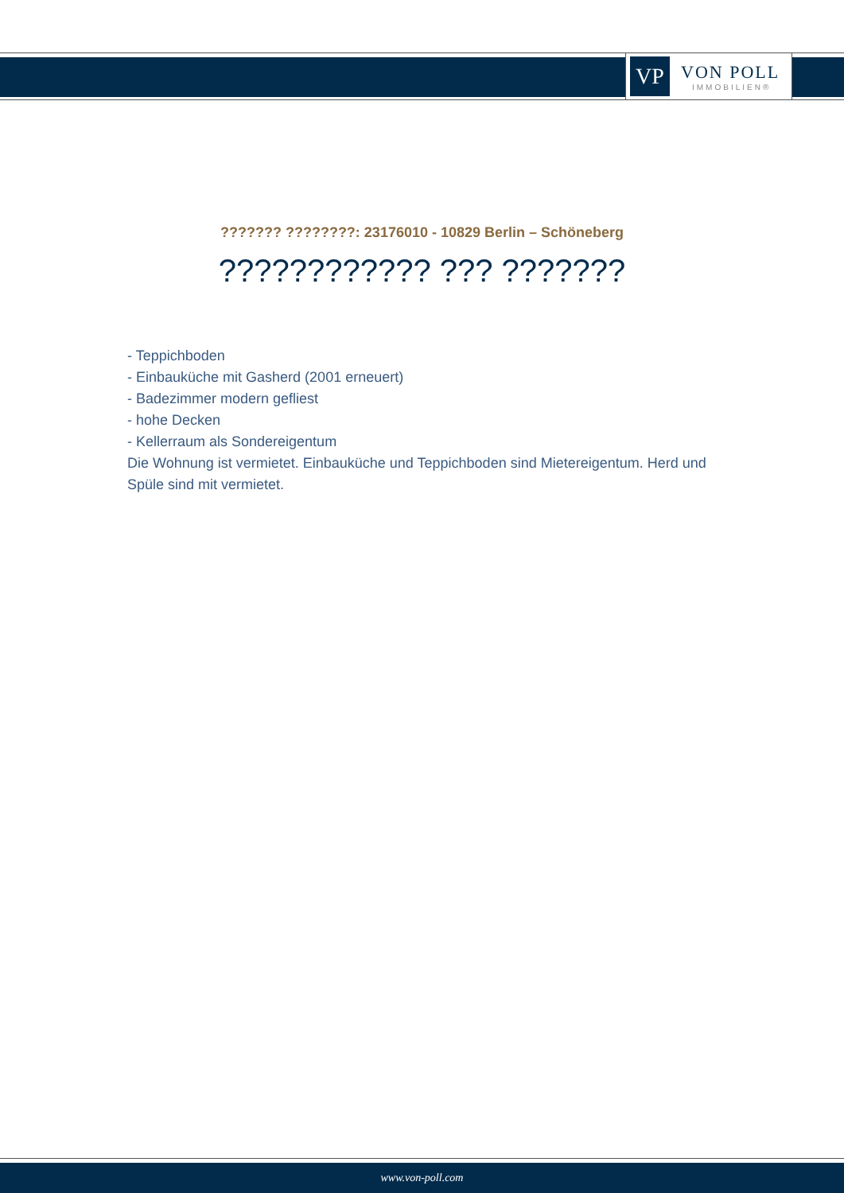VP
VON POLL
IMMOBILIEN®
??????? ????????: 23176010 - 10829 Berlin – Schöneberg
???????????? ??? ???????
- Teppichboden
- Einbauküche mit Gasherd (2001 erneuert)
- Badezimmer modern gefliest
- hohe Decken
- Kellerraum als Sondereigentum
Die Wohnung ist vermietet. Einbauküche und Teppichboden sind Mietereigentum. Herd und Spüle sind mit vermietet.
www.von-poll.com